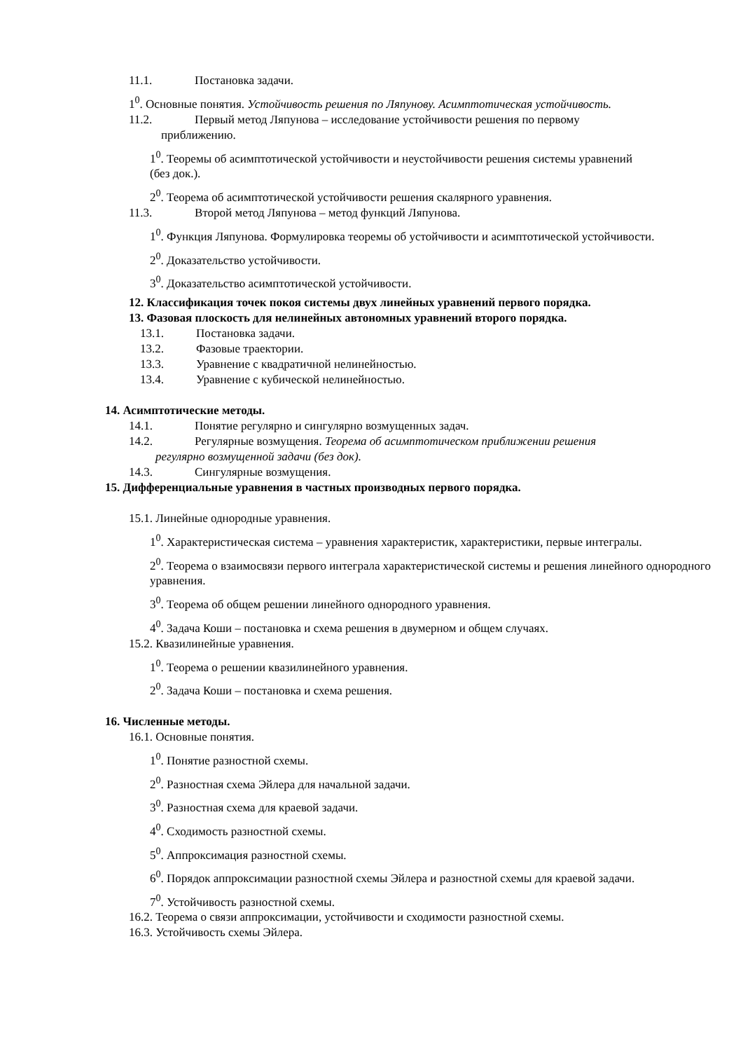11.1. Постановка задачи.
1<sup>0</sup>. Основные понятия. Устойчивость решения по Ляпунову. Асимптотическая устойчивость.
11.2. Первый метод Ляпунова – исследование устойчивости решения по первому
приближению.
1<sup>0</sup>. Теоремы об асимптотической устойчивости и неустойчивости решения системы уравнений
(без док.).
2<sup>0</sup>. Теорема об асимптотической устойчивости решения скалярного уравнения.
11.3. Второй метод Ляпунова – метод функций Ляпунова.
1<sup>0</sup>. Функция Ляпунова. Формулировка теоремы об устойчивости и асимптотической устойчивости.
2<sup>0</sup>. Доказательство устойчивости.
3<sup>0</sup>. Доказательство асимптотической устойчивости.
12. Классификация точек покоя системы двух линейных уравнений первого порядка.
13. Фазовая плоскость для нелинейных автономных уравнений второго порядка.
13.1. Постановка задачи.
13.2. Фазовые траектории.
13.3. Уравнение с квадратичной нелинейностью.
13.4. Уравнение с кубической нелинейностью.
14. Асимптотические методы.
14.1. Понятие регулярно и сингулярно возмущенных задач.
14.2. Регулярные возмущения. Теорема об асимптотическом приближении решения
регулярно возмущенной задачи (без док).
14.3. Сингулярные возмущения.
15. Дифференциальные уравнения в частных производных первого порядка.
15.1. Линейные однородные уравнения.
1<sup>0</sup>. Характеристическая система – уравнения характеристик, характеристики, первые интегралы.
2<sup>0</sup>. Теорема о взаимосвязи первого интеграла характеристической системы и решения линейного однородного уравнения.
3<sup>0</sup>. Теорема об общем решении линейного однородного уравнения.
4<sup>0</sup>. Задача Коши – постановка и схема решения в двумерном и общем случаях.
15.2. Квазилинейные уравнения.
1<sup>0</sup>. Теорема о решении квазилинейного уравнения.
2<sup>0</sup>. Задача Коши – постановка и схема решения.
16. Численные методы.
16.1. Основные понятия.
1<sup>0</sup>. Понятие разностной схемы.
2<sup>0</sup>. Разностная схема Эйлера для начальной задачи.
3<sup>0</sup>. Разностная схема для краевой задачи.
4<sup>0</sup>. Сходимость разностной схемы.
5<sup>0</sup>. Аппроксимация разностной схемы.
6<sup>0</sup>. Порядок аппроксимации разностной схемы Эйлера и разностной схемы для краевой задачи.
7<sup>0</sup>. Устойчивость разностной схемы.
16.2. Теорема о связи аппроксимации, устойчивости и сходимости разностной схемы.
16.3. Устойчивость схемы Эйлера.